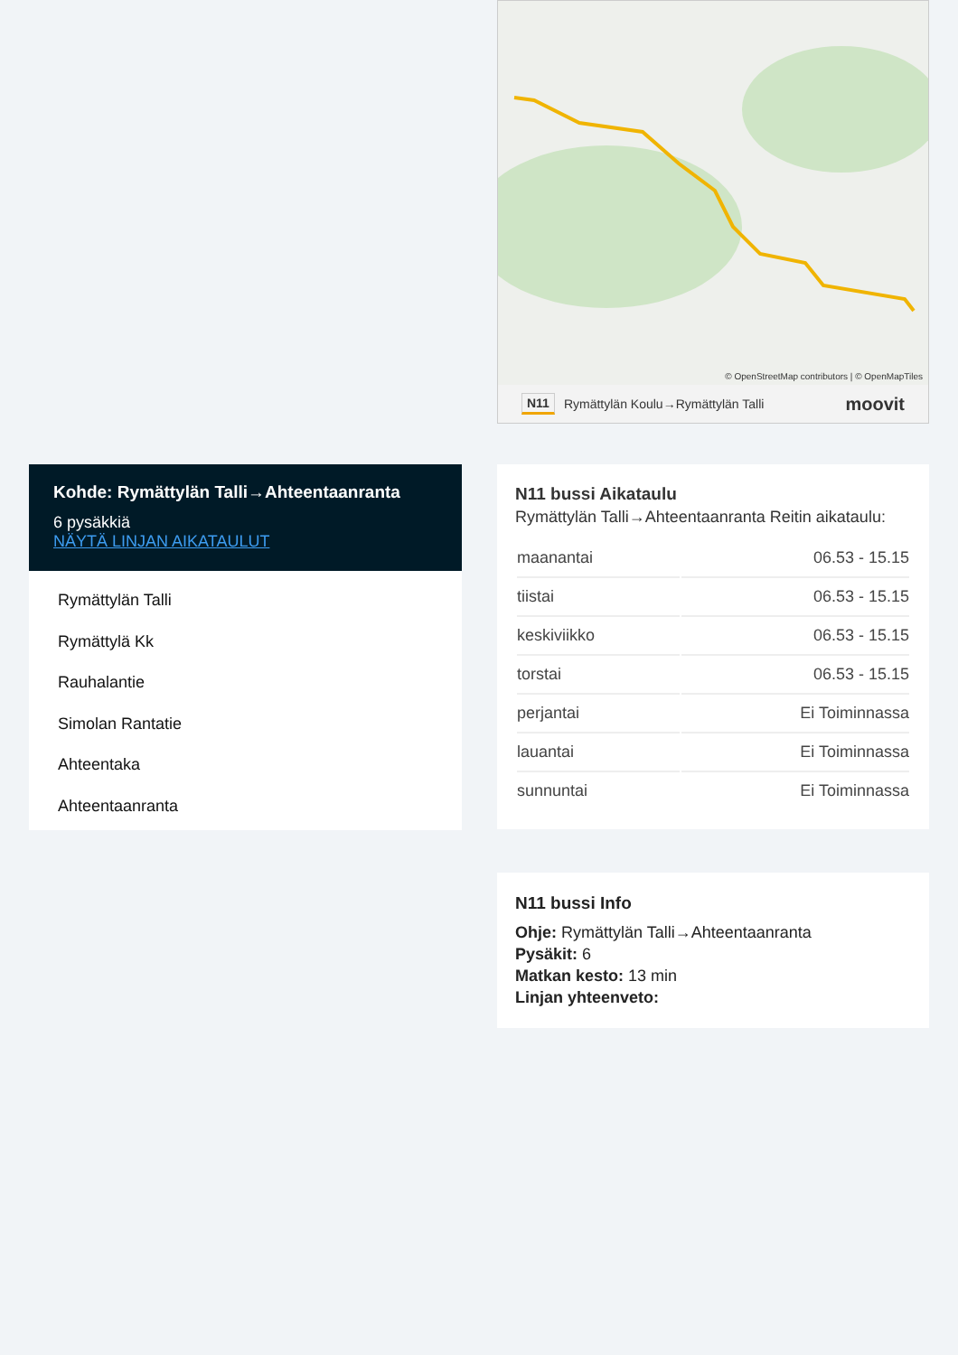Kohde: Rymättylän Talli→Ahteentaanranta
6 pysäkkiä
NÄYTÄ LINJAN AIKATAULUT
Rymättylän Talli
Rymättylä Kk
Rauhalantie
Simolan Rantatie
Ahteentaka
Ahteentaanranta
© OpenStreetMap contributors | © OpenMapTiles
N11 Rymättylän Koulu→Rymättylän Talli moovit
N11 bussi Aikataulu
Rymättylän Talli→Ahteentaanranta Reitin aikataulu:
| maanantai | 06.53 - 15.15 |
| tiistai | 06.53 - 15.15 |
| keskiviikko | 06.53 - 15.15 |
| torstai | 06.53 - 15.15 |
| perjantai | Ei Toiminnassa |
| lauantai | Ei Toiminnassa |
| sunnuntai | Ei Toiminnassa |
N11 bussi Info
Ohje: Rymättylän Talli→Ahteentaanranta
Pysäkit: 6
Matkan kesto: 13 min
Linjan yhteenveto: